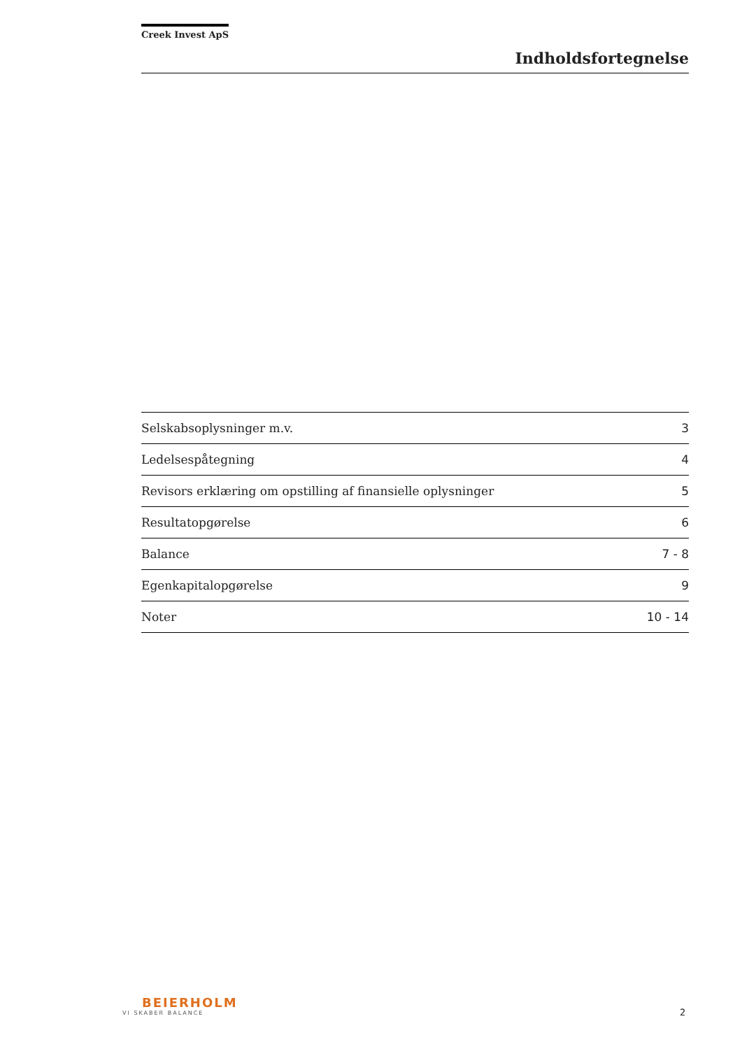Creek Invest ApS
Indholdsfortegnelse
| Selskabsoplysninger m.v. | 3 |
| Ledelsespåtegning | 4 |
| Revisors erklæring om opstilling af finansielle oplysninger | 5 |
| Resultatopgørelse | 6 |
| Balance | 7 - 8 |
| Egenkapitalopgørelse | 9 |
| Noter | 10 - 14 |
BEIERHOLM
VI SKABER BALANCE
2